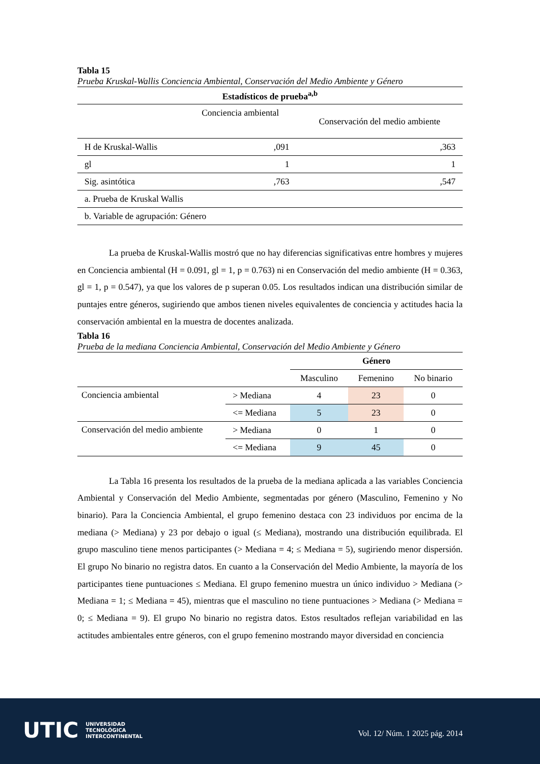Tabla 15
Prueba Kruskal-Wallis Conciencia Ambiental, Conservación del Medio Ambiente y Género
| Estadísticos de prueba<sup>a,b</sup> | | |
| --- | --- | --- |
| | Conciencia ambiental | Conservación del medio ambiente |
| H de Kruskal-Wallis | ,091 | ,363 |
| gl | 1 | 1 |
| Sig. asintótica | ,763 | ,547 |
| a. Prueba de Kruskal Wallis | | |
| b. Variable de agrupación: Género | | |
La prueba de Kruskal-Wallis mostró que no hay diferencias significativas entre hombres y mujeres en Conciencia ambiental (H = 0.091, gl = 1, p = 0.763) ni en Conservación del medio ambiente (H = 0.363, gl = 1, p = 0.547), ya que los valores de p superan 0.05. Los resultados indican una distribución similar de puntajes entre géneros, sugiriendo que ambos tienen niveles equivalentes de conciencia y actitudes hacia la conservación ambiental en la muestra de docentes analizada.
Tabla 16
Prueba de la mediana Conciencia Ambiental, Conservación del Medio Ambiente y Género
| | | Género | | |
| | | Masculino | Femenino | No binario |
| Conciencia ambiental | > Mediana | 4 | 23 | 0 |
| | <= Mediana | 5 | 23 | 0 |
| Conservación del medio ambiente | > Mediana | 0 | 1 | 0 |
| | <= Mediana | 9 | 45 | 0 |
La Tabla 16 presenta los resultados de la prueba de la mediana aplicada a las variables Conciencia Ambiental y Conservación del Medio Ambiente, segmentadas por género (Masculino, Femenino y No binario). Para la Conciencia Ambiental, el grupo femenino destaca con 23 individuos por encima de la mediana (> Mediana) y 23 por debajo o igual (≤ Mediana), mostrando una distribución equilibrada. El grupo masculino tiene menos participantes (> Mediana = 4; ≤ Mediana = 5), sugiriendo menor dispersión. El grupo No binario no registra datos. En cuanto a la Conservación del Medio Ambiente, la mayoría de los participantes tiene puntuaciones ≤ Mediana. El grupo femenino muestra un único individuo > Mediana (> Mediana = 1; ≤ Mediana = 45), mientras que el masculino no tiene puntuaciones > Mediana (> Mediana = 0; ≤ Mediana = 9). El grupo No binario no registra datos. Estos resultados reflejan variabilidad en las actitudes ambientales entre géneros, con el grupo femenino mostrando mayor diversidad en conciencia
UTIC UNIVERSIDAD
TECNOLÓGICA
INTERCONTINENTAL
Vol. 12/ Núm. 1 2025 pág. 2014